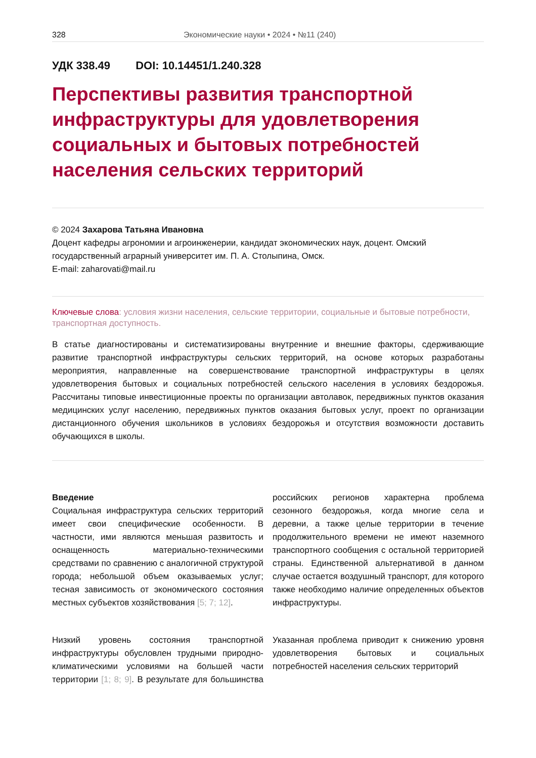328 Экономические науки • 2024 • №11 (240)
УДК 338.49 DOI: 10.14451/1.240.328
Перспективы развития транспортной инфраструктуры для удовлетворения социальных и бытовых потребностей населения сельских территорий
© 2024 Захарова Татьяна Ивановна
Доцент кафедры агрономии и агроинженерии, кандидат экономических наук, доцент. Омский государственный аграрный университет им. П. А. Столыпина, Омск.
E-mail: zaharovati@mail.ru
Ключевые слова: условия жизни населения, сельские территории, социальные и бытовые потребности, транспортная доступность.
В статье диагностированы и систематизированы внутренние и внешние факторы, сдерживающие развитие транспортной инфраструктуры сельских территорий, на основе которых разработаны мероприятия, направленные на совершенствование транспортной инфраструктуры в целях удовлетворения бытовых и социальных потребностей сельского населения в условиях бездорожья. Рассчитаны типовые инвестиционные проекты по организации автолавок, передвижных пунктов оказания медицинских услуг населению, передвижных пунктов оказания бытовых услуг, проект по организации дистанционного обучения школьников в условиях бездорожья и отсутствия возможности доставить обучающихся в школы.
Введение
Социальная инфраструктура сельских территорий имеет свои специфические особенности. В частности, ими являются меньшая развитость и оснащенность материально-техническими средствами по сравнению с аналогичной структурой города; небольшой объем оказываемых услуг; тесная зависимость от экономического состояния местных субъектов хозяйствования [5; 7; 12].
Низкий уровень состояния транспортной инфраструктуры обусловлен трудными природно-климатическими условиями на большей части территории [1; 8; 9]. В результате для большинства российских регионов характерна проблема сезонного бездорожья, когда многие села и деревни, а также целые территории в течение продолжительного времени не имеют наземного транспортного сообщения с остальной территорией страны. Единственной альтернативой в данном случае остается воздушный транспорт, для которого также необходимо наличие определенных объектов инфраструктуры.
Указанная проблема приводит к снижению уровня удовлетворения бытовых и социальных потребностей населения сельских территорий